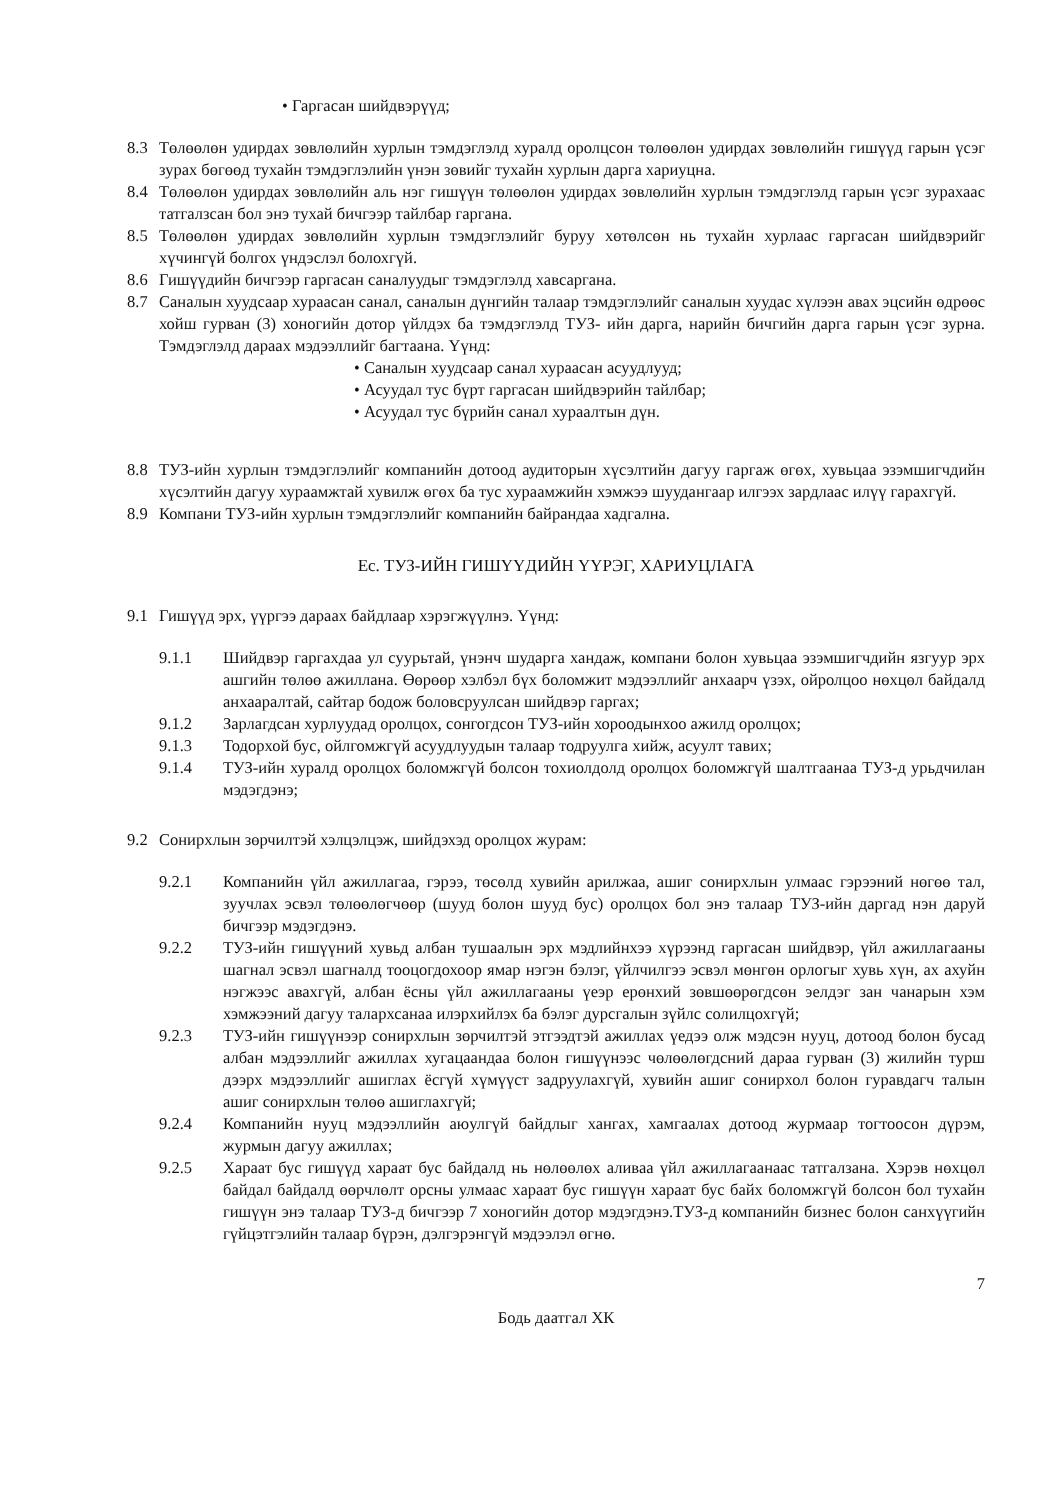• Гаргасан шийдвэрүүд;
8.3 Төлөөлөн удирдах зөвлөлийн хурлын тэмдэглэлд хуралд оролцсон төлөөлөн удирдах зөвлөлийн гишүүд гарын үсэг зурах бөгөөд тухайн тэмдэглэлийн үнэн зөвийг тухайн хурлын дарга хариуцна.
8.4 Төлөөлөн удирдах зөвлөлийн аль нэг гишүүн төлөөлөн удирдах зөвлөлийн хурлын тэмдэглэлд гарын үсэг зурахаас татгалзсан бол энэ тухай бичгээр тайлбар гаргана.
8.5 Төлөөлөн удирдах зөвлөлийн хурлын тэмдэглэлийг буруу хөтөлсөн нь тухайн хурлаас гаргасан шийдвэрийг хүчингүй болгох үндэслэл болохгүй.
8.6 Гишүүдийн бичгээр гаргасан саналуудыг тэмдэглэлд хавсаргана.
8.7 Саналын хуудсаар хураасан санал, саналын дүнгийн талаар тэмдэглэлийг саналын хуудас хүлээн авах эцсийн өдрөөс хойш гурван (3) хоногийн дотор үйлдэх ба тэмдэглэлд ТУЗ- ийн дарга, нарийн бичгийн дарга гарын үсэг зурна. Тэмдэглэлд дараах мэдээллийг багтаана. Үүнд:
• Саналын хуудсаар санал хураасан асуудлууд;
• Асуудал тус бүрт гаргасан шийдвэрийн тайлбар;
• Асуудал тус бүрийн санал хураалтын дүн.
8.8 ТУЗ-ийн хурлын тэмдэглэлийг компанийн дотоод аудиторын хүсэлтийн дагуу гаргаж өгөх, хувьцаа эзэмшигчдийн хүсэлтийн дагуу хураамжтай хувилж өгөх ба тус хураамжийн хэмжээ шуудангаар илгээх зардлаас илүү гарахгүй.
8.9 Компани ТУЗ-ийн хурлын тэмдэглэлийг компанийн байрандаа хадгална.
Ес. ТУЗ-ИЙН ГИШҮҮДИЙН ҮҮРЭГ, ХАРИУЦЛАГА
9.1 Гишүүд эрх, үүргээ дараах байдлаар хэрэгжүүлнэ. Үүнд:
9.1.1 Шийдвэр гаргахдаа ул суурьтай, үнэнч шударга хандаж, компани болон хувьцаа эзэмшигчдийн язгуур эрх ашгийн төлөө ажиллана. Өөрөөр хэлбэл бүх боломжит мэдээллийг анхаарч үзэх, ойролцоо нөхцөл байдалд анхааралтай, сайтар бодож боловсруулсан шийдвэр гаргах;
9.1.2 Зарлагдсан хурлуудад оролцох, сонгогдсон ТУЗ-ийн хороодынхоо ажилд оролцох;
9.1.3 Тодорхой бус, ойлгомжгүй асуудлуудын талаар тодруулга хийж, асуулт тавих;
9.1.4 ТУЗ-ийн хуралд оролцох боломжгүй болсон тохиолдолд оролцох боломжгүй шалтгаанаа ТУЗ-д урьдчилан мэдэгдэнэ;
9.2 Сонирхлын зөрчилтэй хэлцэлцэж, шийдэхэд оролцох журам:
9.2.1 Компанийн үйл ажиллагаа, гэрээ, төсөлд хувийн арилжаа, ашиг сонирхлын улмаас гэрээний нөгөө тал, зуучлах эсвэл төлөөлөгчөөр (шууд болон шууд бус) оролцох бол энэ талаар ТУЗ-ийн даргад нэн даруй бичгээр мэдэгдэнэ.
9.2.2 ТУЗ-ийн гишүүний хувьд албан тушаалын эрх мэдлийнхээ хүрээнд гаргасан шийдвэр, үйл ажиллагааны шагнал эсвэл шагналд тооцогдохоор ямар нэгэн бэлэг, үйлчилгээ эсвэл мөнгөн орлогыг хувь хүн, ах ахуйн нэгжээс авахгүй, албан ёсны үйл ажиллагааны үеэр ерөнхий зөвшөөрөгдсөн эелдэг зан чанарын хэм хэмжээний дагуу талархсанаа илэрхийлэх ба бэлэг дурсгалын зүйлс солилцохгүй;
9.2.3 ТУЗ-ийн гишүүнээр сонирхлын зөрчилтэй этгээдтэй ажиллах үедээ олж мэдсэн нууц, дотоод болон бусад албан мэдээллийг ажиллах хугацаандаа болон гишүүнээс чөлөөлөгдсний дараа гурван (3) жилийн турш дээрх мэдээллийг ашиглах ёсгүй хүмүүст задруулахгүй, хувийн ашиг сонирхол болон гуравдагч талын ашиг сонирхлын төлөө ашиглахгүй;
9.2.4 Компанийн нууц мэдээллийн аюулгүй байдлыг хангах, хамгаалах дотоод журмаар тогтоосон дүрэм, журмын дагуу ажиллах;
9.2.5 Хараат бус гишүүд хараат бус байдалд нь нөлөөлөх аливаа үйл ажиллагаанаас татгалзана. Хэрэв нөхцөл байдал байдалд өөрчлөлт орсны улмаас хараат бус гишүүн хараат бус байх боломжгүй болсон бол тухайн гишүүн энэ талаар ТУЗ-д бичгээр 7 хоногийн дотор мэдэгдэнэ.ТУЗ-д компанийн бизнес болон санхүүгийн гүйцэтгэлийн талаар бүрэн, дэлгэрэнгүй мэдээлэл өгнө.
7
Бодь даатгал ХК